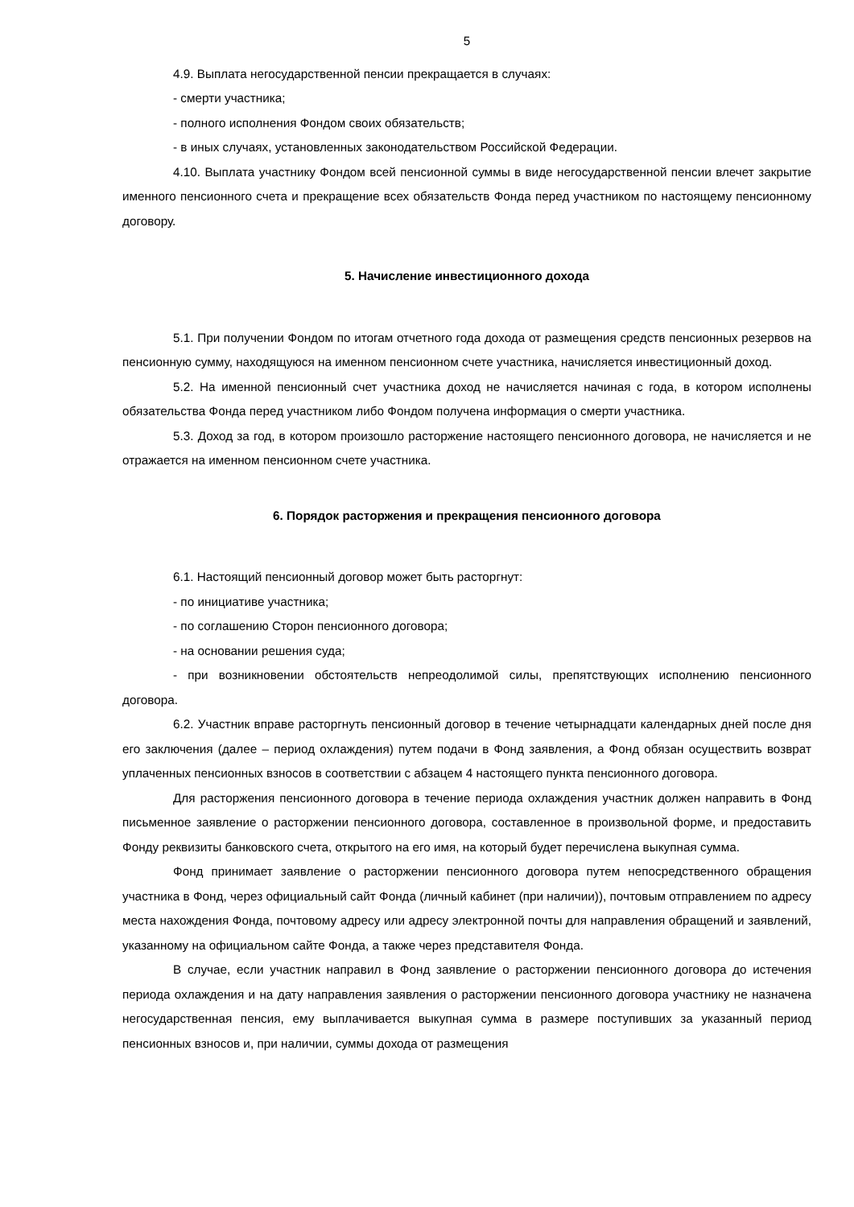5
4.9. Выплата негосударственной пенсии прекращается в случаях:
- смерти участника;
- полного исполнения Фондом своих обязательств;
- в иных случаях, установленных законодательством Российской Федерации.
4.10. Выплата участнику Фондом всей пенсионной суммы в виде негосударственной пенсии влечет закрытие именного пенсионного счета и прекращение всех обязательств Фонда перед участником по настоящему пенсионному договору.
5. Начисление инвестиционного дохода
5.1. При получении Фондом по итогам отчетного года дохода от размещения средств пенсионных резервов на пенсионную сумму, находящуюся на именном пенсионном счете участника, начисляется инвестиционный доход.
5.2. На именной пенсионный счет участника доход не начисляется начиная с года, в котором исполнены обязательства Фонда перед участником либо Фондом получена информация о смерти участника.
5.3. Доход за год, в котором произошло расторжение настоящего пенсионного договора, не начисляется и не отражается на именном пенсионном счете участника.
6. Порядок расторжения и прекращения пенсионного договора
6.1. Настоящий пенсионный договор может быть расторгнут:
- по инициативе участника;
- по соглашению Сторон пенсионного договора;
- на основании решения суда;
- при возникновении обстоятельств непреодолимой силы, препятствующих исполнению пенсионного договора.
6.2. Участник вправе расторгнуть пенсионный договор в течение четырнадцати календарных дней после дня его заключения (далее – период охлаждения) путем подачи в Фонд заявления, а Фонд обязан осуществить возврат уплаченных пенсионных взносов в соответствии с абзацем 4 настоящего пункта пенсионного договора.
Для расторжения пенсионного договора в течение периода охлаждения участник должен направить в Фонд письменное заявление о расторжении пенсионного договора, составленное в произвольной форме, и предоставить Фонду реквизиты банковского счета, открытого на его имя, на который будет перечислена выкупная сумма.
Фонд принимает заявление о расторжении пенсионного договора путем непосредственного обращения участника в Фонд, через официальный сайт Фонда (личный кабинет (при наличии)), почтовым отправлением по адресу места нахождения Фонда, почтовому адресу или адресу электронной почты для направления обращений и заявлений, указанному на официальном сайте Фонда, а также через представителя Фонда.
В случае, если участник направил в Фонд заявление о расторжении пенсионного договора до истечения периода охлаждения и на дату направления заявления о расторжении пенсионного договора участнику не назначена негосударственная пенсия, ему выплачивается выкупная сумма в размере поступивших за указанный период пенсионных взносов и, при наличии, суммы дохода от размещения